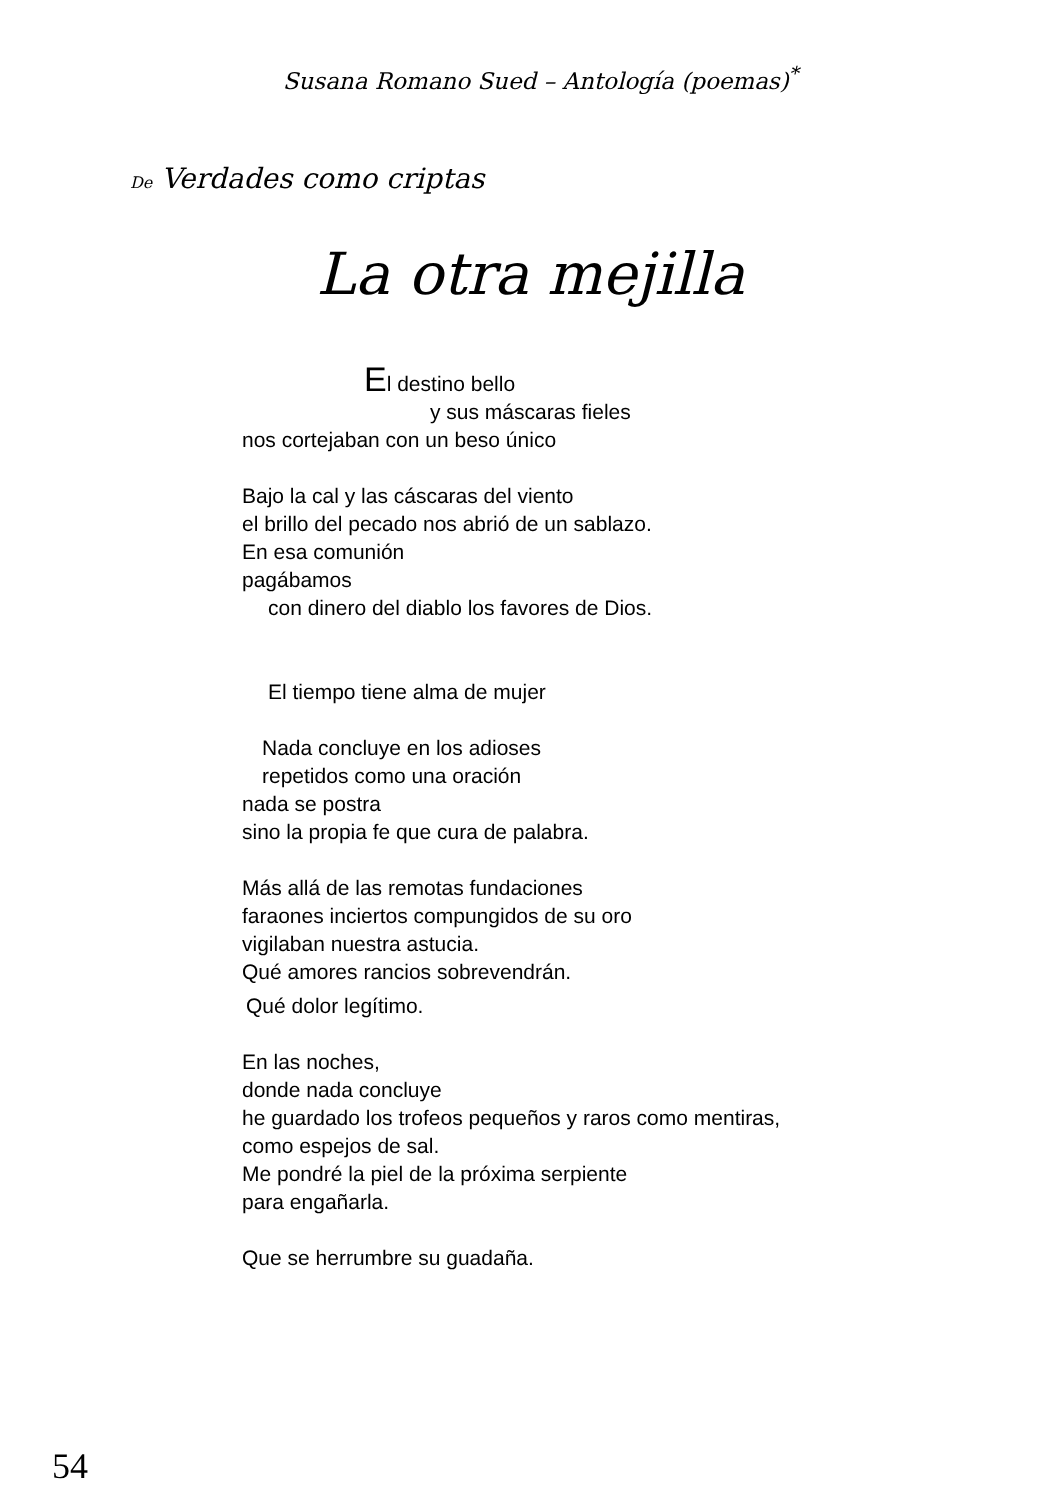Susana Romano Sued – Antología (poemas)<sup>*</sup>
De Verdades como criptas
La otra mejilla
El destino bello
y sus máscaras fieles
nos cortejaban con un beso único
Bajo la cal y las cáscaras del viento
el brillo del pecado nos abrió de un sablazo.
En esa comunión
pagábamos
con dinero del diablo los favores de Dios.
El tiempo tiene alma de mujer
Nada concluye en los adioses
repetidos como una oración
nada se postra
sino la propia fe que cura de palabra.
Más allá de las remotas fundaciones
faraones inciertos compungidos de su oro
vigilaban nuestra astucia.
Qué amores rancios sobrevendrán.
Qué dolor legítimo.
En las noches,
donde nada concluye
he guardado los trofeos pequeños y raros como mentiras,
como espejos de sal.
Me pondré la piel de la próxima serpiente
para engañarla.
Que se herrumbre su guadaña.
54